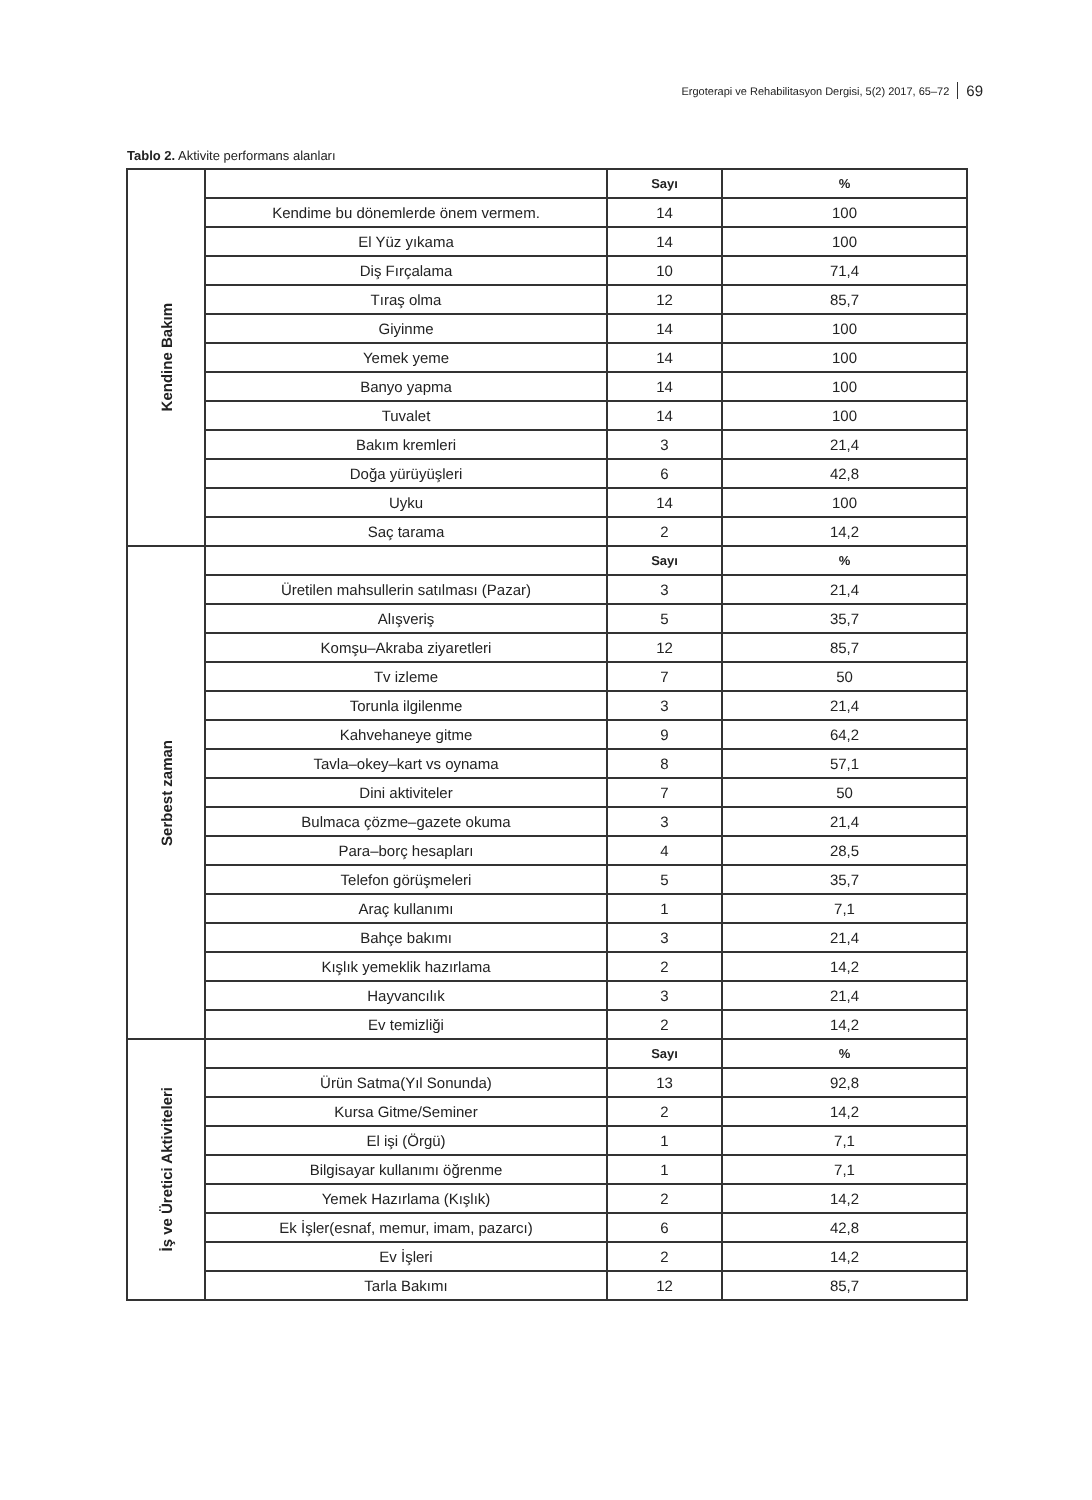Ergoterapi ve Rehabilitasyon Dergisi, 5(2) 2017, 65–72 69
Tablo 2. Aktivite performans alanları
| Kendine Bakım | | Sayı | % |
| | Kendime bu dönemlerde önem vermem. | 14 | 100 |
| | El Yüz yıkama | 14 | 100 |
| | Diş Fırçalama | 10 | 71,4 |
| | Tıraş olma | 12 | 85,7 |
| | Giyinme | 14 | 100 |
| | Yemek yeme | 14 | 100 |
| | Banyo yapma | 14 | 100 |
| | Tuvalet | 14 | 100 |
| | Bakım kremleri | 3 | 21,4 |
| | Doğa yürüyüşleri | 6 | 42,8 |
| | Uyku | 14 | 100 |
| | Saç tarama | 2 | 14,2 |
| Serbest zaman | | Sayı | % |
| | Üretilen mahsullerin satılması (Pazar) | 3 | 21,4 |
| | Alışveriş | 5 | 35,7 |
| | Komşu–Akraba ziyaretleri | 12 | 85,7 |
| | Tv izleme | 7 | 50 |
| | Torunla ilgilenme | 3 | 21,4 |
| | Kahvehaneye gitme | 9 | 64,2 |
| | Tavla–okey–kart vs oynama | 8 | 57,1 |
| | Dini aktiviteler | 7 | 50 |
| | Bulmaca çözme–gazete okuma | 3 | 21,4 |
| | Para–borç hesapları | 4 | 28,5 |
| | Telefon görüşmeleri | 5 | 35,7 |
| | Araç kullanımı | 1 | 7,1 |
| | Bahçe bakımı | 3 | 21,4 |
| | Kışlık yemeklik hazırlama | 2 | 14,2 |
| | Hayvancılık | 3 | 21,4 |
| | Ev temizliği | 2 | 14,2 |
| İş ve Üretici Aktiviteleri | | Sayı | % |
| | Ürün Satma(Yıl Sonunda) | 13 | 92,8 |
| | Kursa Gitme/Seminer | 2 | 14,2 |
| | El işi (Örgü) | 1 | 7,1 |
| | Bilgisayar kullanımı öğrenme | 1 | 7,1 |
| | Yemek Hazırlama (Kışlık) | 2 | 14,2 |
| | Ek İşler(esnaf, memur, imam, pazarcı) | 6 | 42,8 |
| | Ev İşleri | 2 | 14,2 |
| | Tarla Bakımı | 12 | 85,7 |